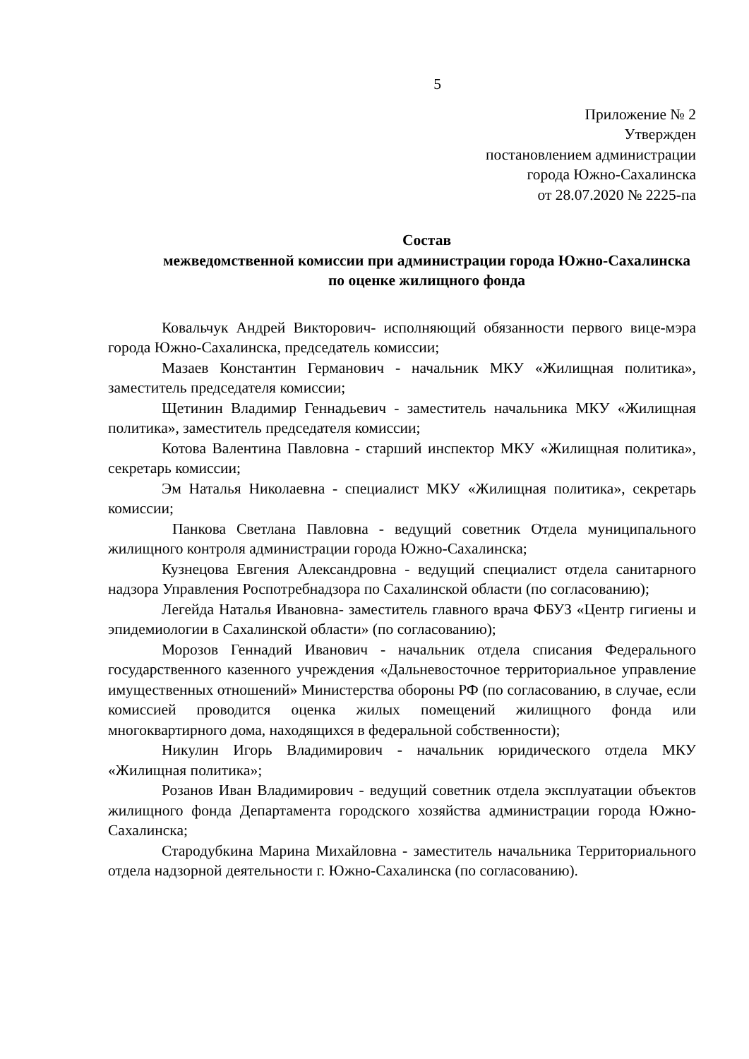5
Приложение № 2
Утвержден
постановлением администрации
города Южно-Сахалинска
от 28.07.2020 № 2225-па
Состав
межведомственной комиссии при администрации города Южно-Сахалинска по оценке жилищного фонда
Ковальчук Андрей Викторович- исполняющий обязанности первого вице-мэра города Южно-Сахалинска, председатель комиссии;
Мазаев Константин Германович - начальник МКУ «Жилищная политика», заместитель председателя комиссии;
Щетинин Владимир Геннадьевич - заместитель начальника МКУ «Жилищная политика», заместитель председателя комиссии;
Котова Валентина Павловна - старший инспектор МКУ «Жилищная политика», секретарь комиссии;
Эм Наталья Николаевна - специалист МКУ «Жилищная политика», секретарь комиссии;
Панкова Светлана Павловна - ведущий советник Отдела муниципального жилищного контроля администрации города Южно-Сахалинска;
Кузнецова Евгения Александровна - ведущий специалист отдела санитарного надзора Управления Роспотребнадзора по Сахалинской области (по согласованию);
Легейда Наталья Ивановна- заместитель главного врача ФБУЗ «Центр гигиены и эпидемиологии в Сахалинской области» (по согласованию);
Морозов Геннадий Иванович - начальник отдела списания Федерального государственного казенного учреждения «Дальневосточное территориальное управление имущественных отношений» Министерства обороны РФ (по согласованию, в случае, если комиссией проводится оценка жилых помещений жилищного фонда или многоквартирного дома, находящихся в федеральной собственности);
Никулин Игорь Владимирович - начальник юридического отдела МКУ «Жилищная политика»;
Розанов Иван Владимирович - ведущий советник отдела эксплуатации объектов жилищного фонда Департамента городского хозяйства администрации города Южно-Сахалинска;
Стародубкина Марина Михайловна - заместитель начальника Территориального отдела надзорной деятельности г. Южно-Сахалинска (по согласованию).